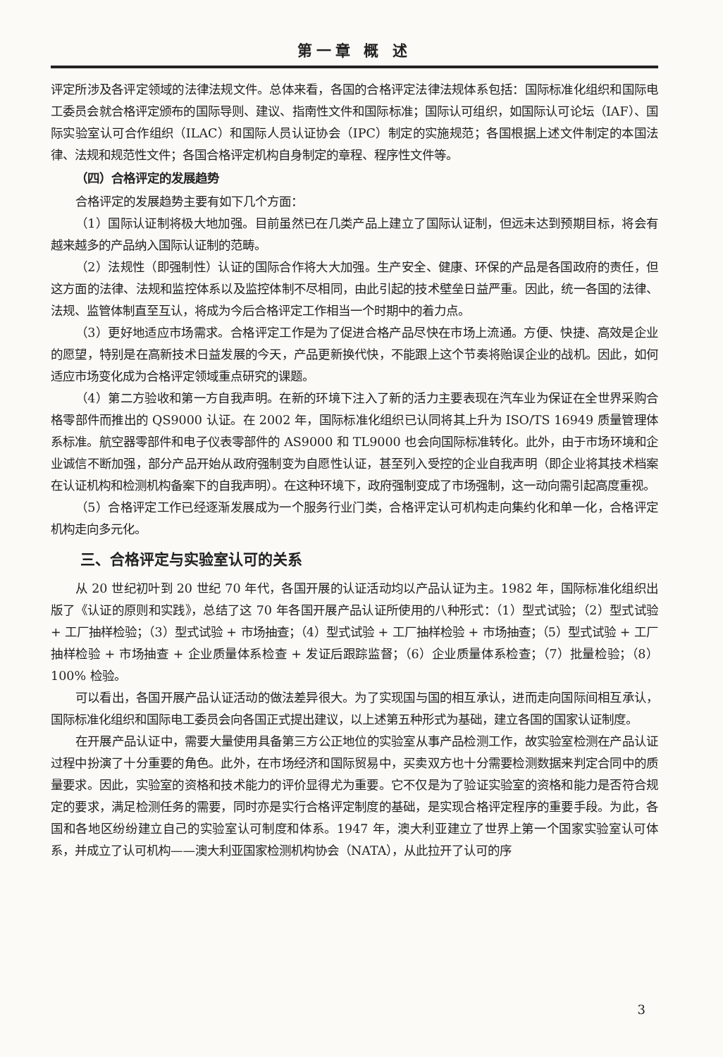第一章 概 述
评定所涉及各评定领域的法律法规文件。总体来看，各国的合格评定法律法规体系包括：国际标准化组织和国际电工委员会就合格评定颁布的国际导则、建议、指南性文件和国际标准；国际认可组织，如国际认可论坛（IAF）、国际实验室认可合作组织（ILAC）和国际人员认证协会（IPC）制定的实施规范；各国根据上述文件制定的本国法律、法规和规范性文件；各国合格评定机构自身制定的章程、程序性文件等。
（四）合格评定的发展趋势
合格评定的发展趋势主要有如下几个方面：
（1）国际认证制将极大地加强。目前虽然已在几类产品上建立了国际认证制，但远未达到预期目标，将会有越来越多的产品纳入国际认证制的范畴。
（2）法规性（即强制性）认证的国际合作将大大加强。生产安全、健康、环保的产品是各国政府的责任，但这方面的法律、法规和监控体系以及监控体制不尽相同，由此引起的技术壁垒日益严重。因此，统一各国的法律、法规、监管体制直至互认，将成为今后合格评定工作相当一个时期中的着力点。
（3）更好地适应市场需求。合格评定工作是为了促进合格产品尽快在市场上流通。方便、快捷、高效是企业的愿望，特别是在高新技术日益发展的今天，产品更新换代快，不能跟上这个节奏将贻误企业的战机。因此，如何适应市场变化成为合格评定领域重点研究的课题。
（4）第二方验收和第一方自我声明。在新的环境下注入了新的活力主要表现在汽车业为保证在全世界采购合格零部件而推出的 QS9000 认证。在 2002 年，国际标准化组织已认同将其上升为 ISO/TS 16949 质量管理体系标准。航空器零部件和电子仪表零部件的 AS9000 和 TL9000 也会向国际标准转化。此外，由于市场环境和企业诚信不断加强，部分产品开始从政府强制变为自愿性认证，甚至列入受控的企业自我声明（即企业将其技术档案在认证机构和检测机构备案下的自我声明）。在这种环境下，政府强制变成了市场强制，这一动向需引起高度重视。
（5）合格评定工作已经逐渐发展成为一个服务行业门类，合格评定认可机构走向集约化和单一化，合格评定机构走向多元化。
三、合格评定与实验室认可的关系
从 20 世纪初叶到 20 世纪 70 年代，各国开展的认证活动均以产品认证为主。1982 年，国际标准化组织出版了《认证的原则和实践》，总结了这 70 年各国开展产品认证所使用的八种形式：（1）型式试验；（2）型式试验 + 工厂抽样检验；（3）型式试验 + 市场抽查；（4）型式试验 + 工厂抽样检验 + 市场抽查；（5）型式试验 + 工厂抽样检验 + 市场抽查 + 企业质量体系检查 + 发证后跟踪监督；（6）企业质量体系检查；（7）批量检验；（8）100% 检验。
可以看出，各国开展产品认证活动的做法差异很大。为了实现国与国的相互承认，进而走向国际间相互承认，国际标准化组织和国际电工委员会向各国正式提出建议，以上述第五种形式为基础，建立各国的国家认证制度。
在开展产品认证中，需要大量使用具备第三方公正地位的实验室从事产品检测工作，故实验室检测在产品认证过程中扮演了十分重要的角色。此外，在市场经济和国际贸易中，买卖双方也十分需要检测数据来判定合同中的质量要求。因此，实验室的资格和技术能力的评价显得尤为重要。它不仅是为了验证实验室的资格和能力是否符合规定的要求，满足检测任务的需要，同时亦是实行合格评定制度的基础，是实现合格评定程序的重要手段。为此，各国和各地区纷纷建立自己的实验室认可制度和体系。1947 年，澳大利亚建立了世界上第一个国家实验室认可体系，并成立了认可机构——澳大利亚国家检测机构协会（NATA），从此拉开了认可的序
3